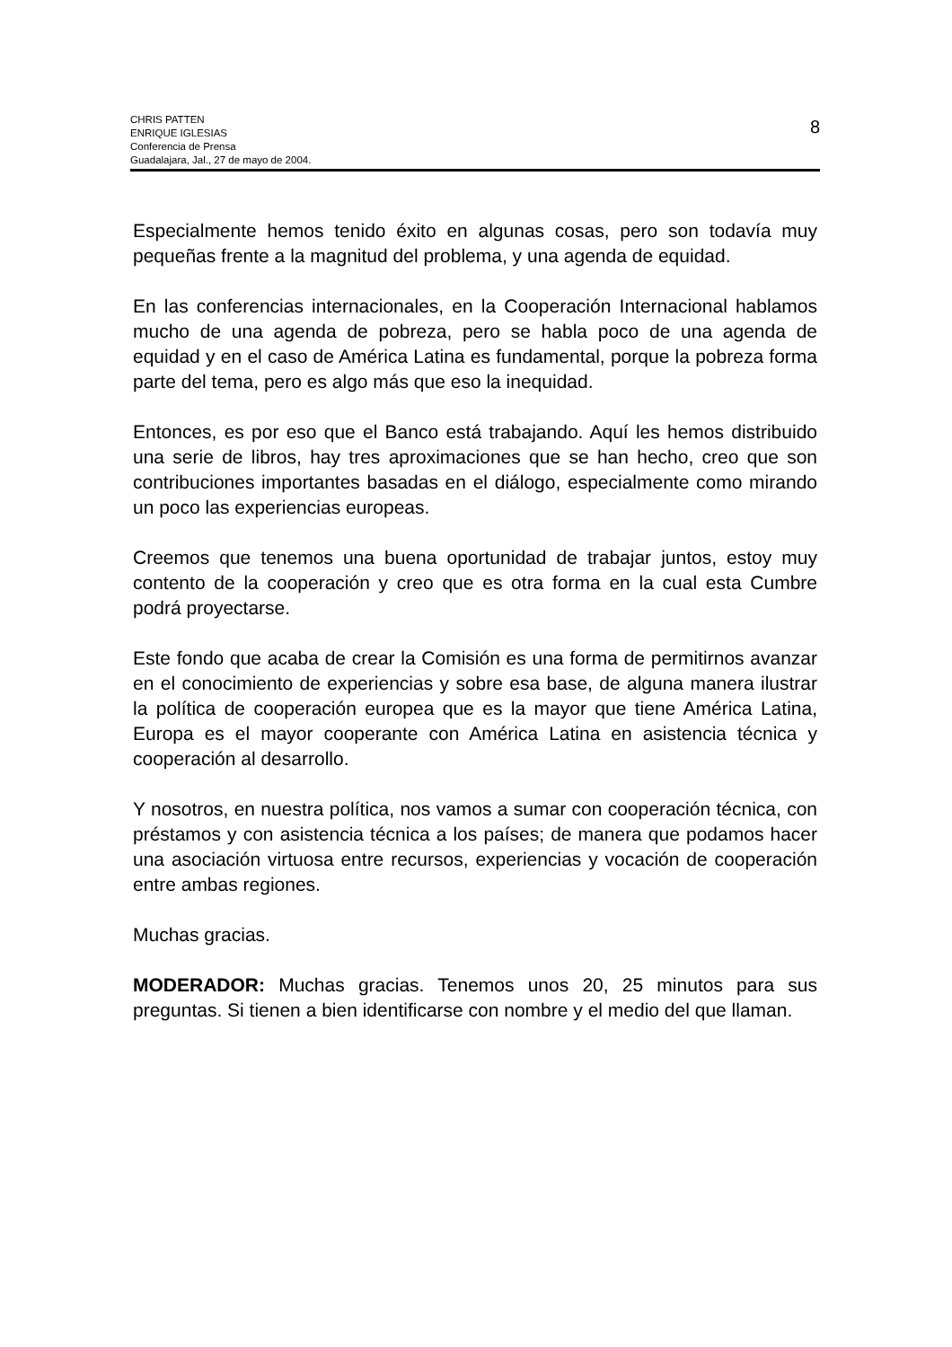CHRIS PATTEN
ENRIQUE IGLESIAS
Conferencia de Prensa
Guadalajara, Jal., 27 de mayo de 2004.
8
Especialmente hemos tenido éxito en algunas cosas, pero son todavía muy pequeñas frente a la magnitud del problema, y una agenda de equidad.
En las conferencias internacionales, en la Cooperación Internacional hablamos mucho de una agenda de pobreza, pero se habla poco de una agenda de equidad y en el caso de América Latina es fundamental, porque la pobreza forma parte del tema, pero es algo más que eso la inequidad.
Entonces, es por eso que el Banco está trabajando. Aquí les hemos distribuido una serie de libros, hay tres aproximaciones que se han hecho, creo que son contribuciones importantes basadas en el diálogo, especialmente como mirando un poco las experiencias europeas.
Creemos que tenemos una buena oportunidad de trabajar juntos, estoy muy contento de la cooperación y creo que es otra forma en la cual esta Cumbre podrá proyectarse.
Este fondo que acaba de crear la Comisión es una forma de permitirnos avanzar en el conocimiento de experiencias y sobre esa base, de alguna manera ilustrar la política de cooperación europea que es la mayor que tiene América Latina, Europa es el mayor cooperante con América Latina en asistencia técnica y cooperación al desarrollo.
Y nosotros, en nuestra política, nos vamos a sumar con cooperación técnica, con préstamos y con asistencia técnica a los países; de manera que podamos hacer una asociación virtuosa entre recursos, experiencias y vocación de cooperación entre ambas regiones.
Muchas gracias.
MODERADOR: Muchas gracias. Tenemos unos 20, 25 minutos para sus preguntas. Si tienen a bien identificarse con nombre y el medio del que llaman.